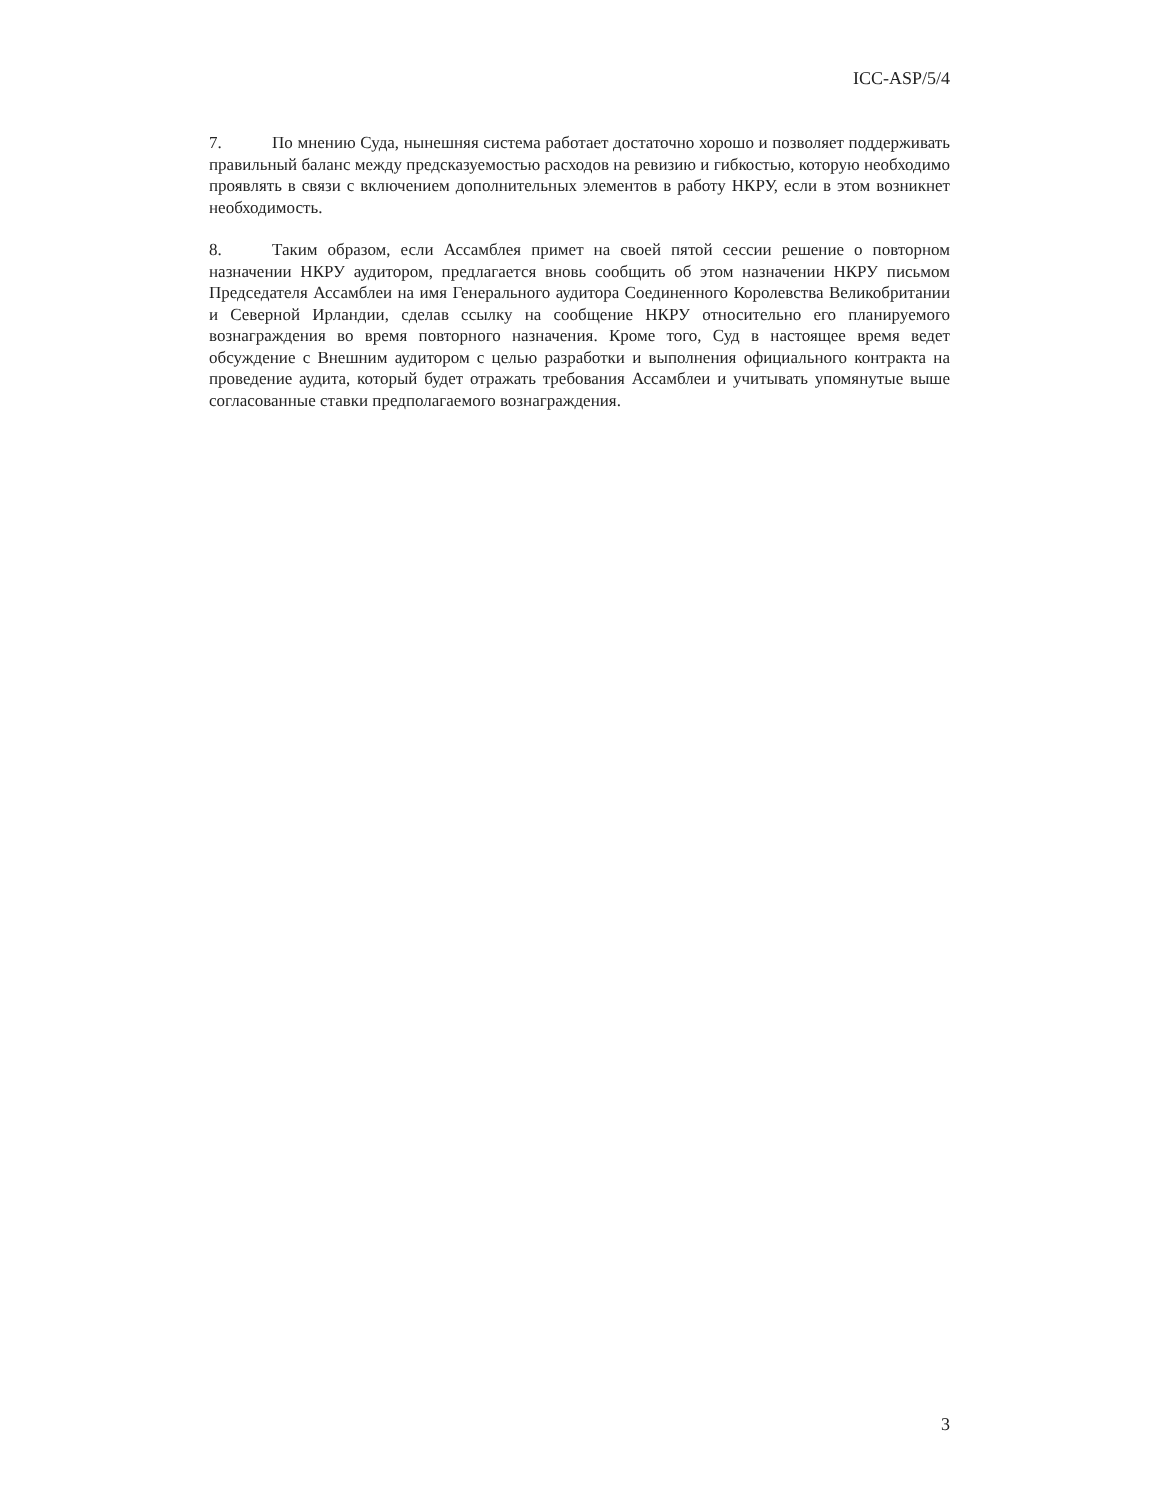ICC-ASP/5/4
7. По мнению Суда, нынешняя система работает достаточно хорошо и позволяет поддерживать правильный баланс между предсказуемостью расходов на ревизию и гибкостью, которую необходимо проявлять в связи с включением дополнительных элементов в работу НКРУ, если в этом возникнет необходимость.
8. Таким образом, если Ассамблея примет на своей пятой сессии решение о повторном назначении НКРУ аудитором, предлагается вновь сообщить об этом назначении НКРУ письмом Председателя Ассамблеи на имя Генерального аудитора Соединенного Королевства Великобритании и Северной Ирландии, сделав ссылку на сообщение НКРУ относительно его планируемого вознаграждения во время повторного назначения. Кроме того, Суд в настоящее время ведет обсуждение с Внешним аудитором с целью разработки и выполнения официального контракта на проведение аудита, который будет отражать требования Ассамблеи и учитывать упомянутые выше согласованные ставки предполагаемого вознаграждения.
3